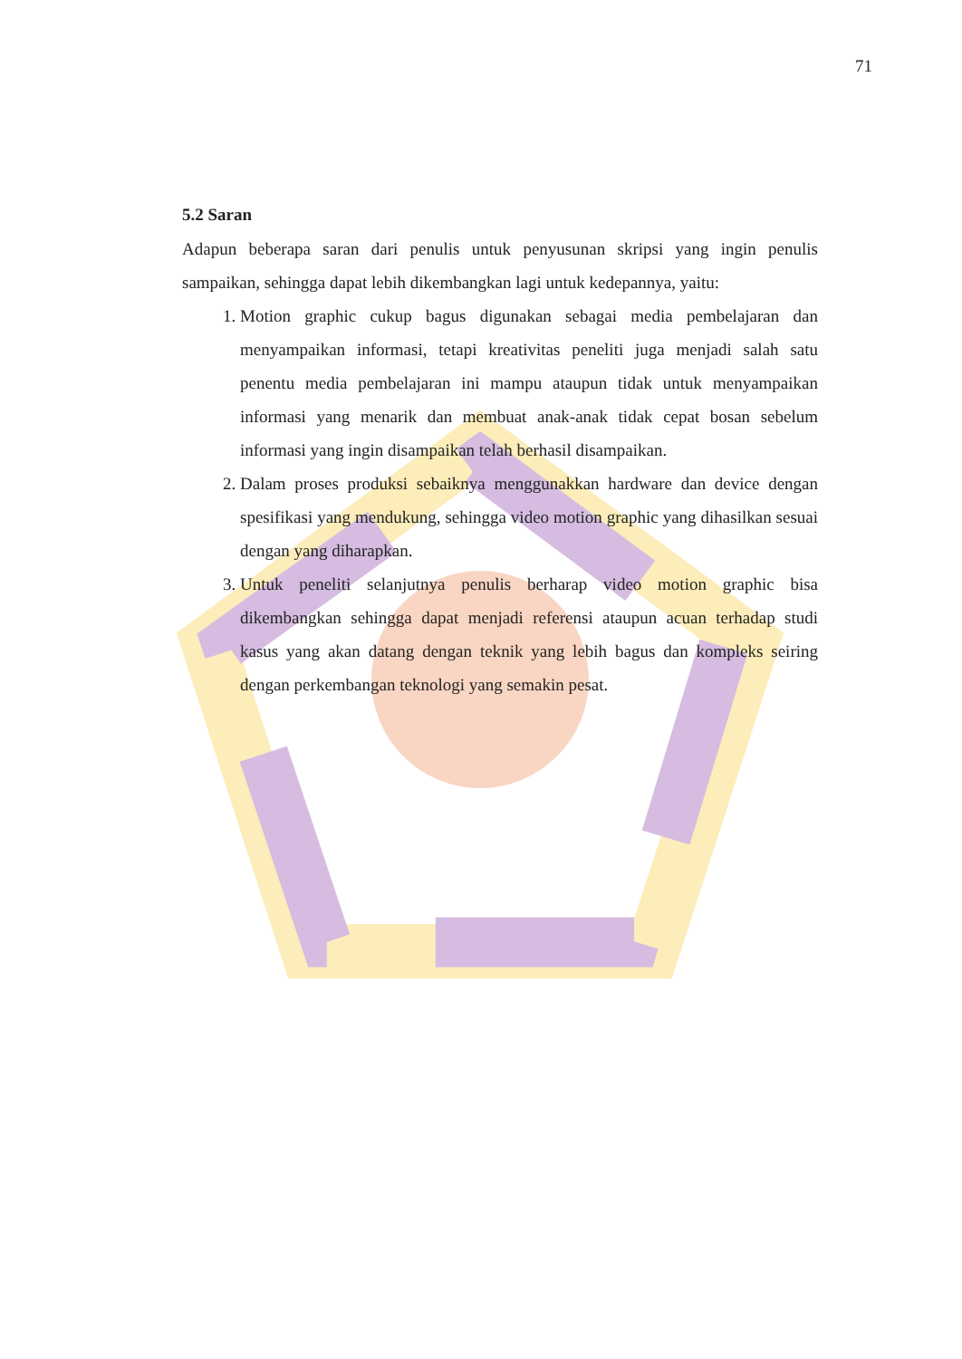71
5.2 Saran
Adapun beberapa saran dari penulis untuk penyusunan skripsi yang ingin penulis sampaikan, sehingga dapat lebih dikembangkan lagi untuk kedepannya, yaitu:
1. Motion graphic cukup bagus digunakan sebagai media pembelajaran dan menyampaikan informasi, tetapi kreativitas peneliti juga menjadi salah satu penentu media pembelajaran ini mampu ataupun tidak untuk menyampaikan informasi yang menarik dan membuat anak-anak tidak cepat bosan sebelum informasi yang ingin disampaikan telah berhasil disampaikan.
2. Dalam proses produksi sebaiknya menggunakkan hardware dan device dengan spesifikasi yang mendukung, sehingga video motion graphic yang dihasilkan sesuai dengan yang diharapkan.
3. Untuk peneliti selanjutnya penulis berharap video motion graphic bisa dikembangkan sehingga dapat menjadi referensi ataupun acuan terhadap studi kasus yang akan datang dengan teknik yang lebih bagus dan kompleks seiring dengan perkembangan teknologi yang semakin pesat.